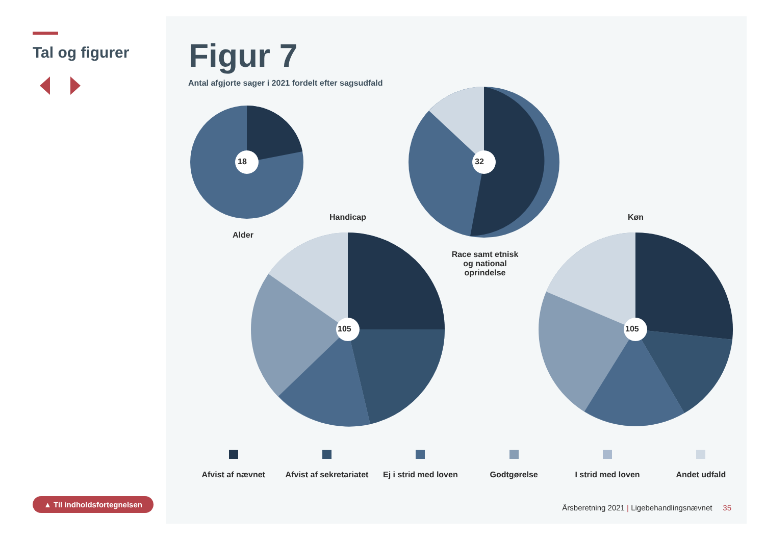Tal og figurer
▲ Til indholdsfortegnelsen
Figur 7
Antal afgjorte sager i 2021 fordelt efter sagsudfald
18 32
105 105
Alder
Handicap
Race samt etnisk og national oprindelse
Køn
Afvist af nævnet Afvist af sekretariatet Ej i strid med loven Godtgørelse I strid med loven Andet udfald
Årsberetning 2021 | Ligebehandlingsnævnet 35